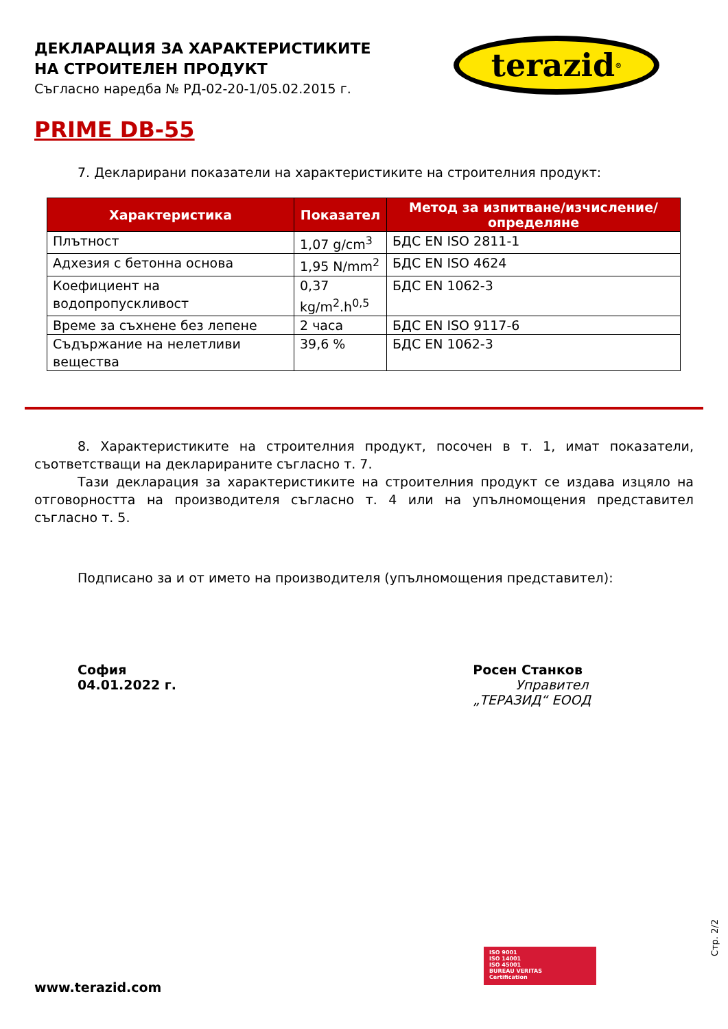ДЕКЛАРАЦИЯ ЗА ХАРАКТЕРИСТИКИТЕ
НА СТРОИТЕЛЕН ПРОДУКТ
Съгласно наредба № РД-02-20-1/05.02.2015 г.
terazid<sup>®</sup>
PRIME DB-55
7. Декларирани показатели на характеристиките на строителния продукт:
| Характеристика | Показател | Метод за изпитване/изчисление/определяне |
| --- | --- | --- |
| Плътност | 1,07 g/cm<sup>3</sup> | БДС EN ISO 2811-1 |
| Адхезия с бетонна основа | 1,95 N/mm<sup>2</sup> | БДС EN ISO 4624 |
| Коефициент на водопропускливост | 0,37 kg/m<sup>2</sup>.h<sup>0,5</sup> | БДС EN 1062-3 |
| Време за съхнене без лепене | 2 часа | БДС EN ISO 9117-6 |
| Съдържание на нелетливи вещества | 39,6 % | БДС EN 1062-3 |
8. Характеристиките на строителния продукт, посочен в т. 1, имат показатели, съответстващи на декларираните съгласно т. 7.
Тази декларация за характеристиките на строителния продукт се издава изцяло на отговорността на производителя съгласно т. 4 или на упълномощения представител съгласно т. 5.
Подписано за и от името на производителя (упълномощения представител):
София
04.01.2022 г.
Росен Станков
Управител
„ТЕРАЗИД“ ЕООД
ISO 9001
ISO 14001
ISO 45001
BUREAU VERITAS
Certification
Стр. 2/2
www.terazid.com